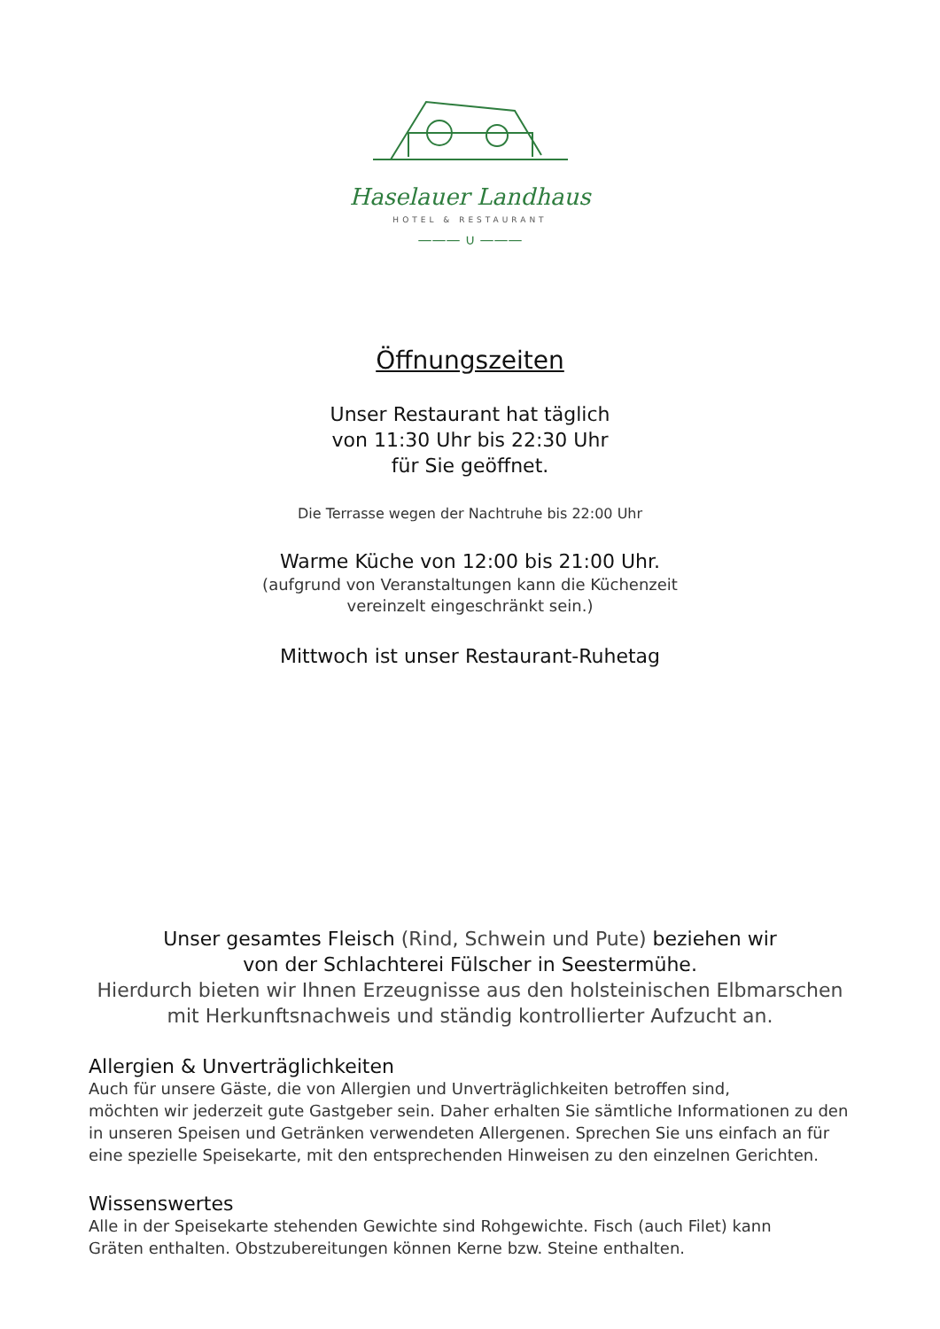Haselauer Landhaus
HOTEL & RESTAURANT
——— ∪ ———
Öffnungszeiten
Unser Restaurant hat täglich
von 11:30 Uhr bis 22:30 Uhr
für Sie geöffnet.
Die Terrasse wegen der Nachtruhe bis 22:00 Uhr
Warme Küche von 12:00 bis 21:00 Uhr.
(aufgrund von Veranstaltungen kann die Küchenzeit
vereinzelt eingeschränkt sein.)
Mittwoch ist unser Restaurant-Ruhetag
Unser gesamtes Fleisch (Rind, Schwein und Pute) beziehen wir
von der Schlachterei Fülscher in Seestermühe.
Hierdurch bieten wir Ihnen Erzeugnisse aus den holsteinischen Elbmarschen
mit Herkunftsnachweis und ständig kontrollierter Aufzucht an.
Allergien & Unverträglichkeiten
Auch für unsere Gäste, die von Allergien und Unverträglichkeiten betroffen sind,
möchten wir jederzeit gute Gastgeber sein. Daher erhalten Sie sämtliche Informationen zu den in unseren Speisen und Getränken verwendeten Allergenen. Sprechen Sie uns einfach an für eine spezielle Speisekarte, mit den entsprechenden Hinweisen zu den einzelnen Gerichten.
Wissenswertes
Alle in der Speisekarte stehenden Gewichte sind Rohgewichte. Fisch (auch Filet) kann
Gräten enthalten. Obstzubereitungen können Kerne bzw. Steine enthalten.